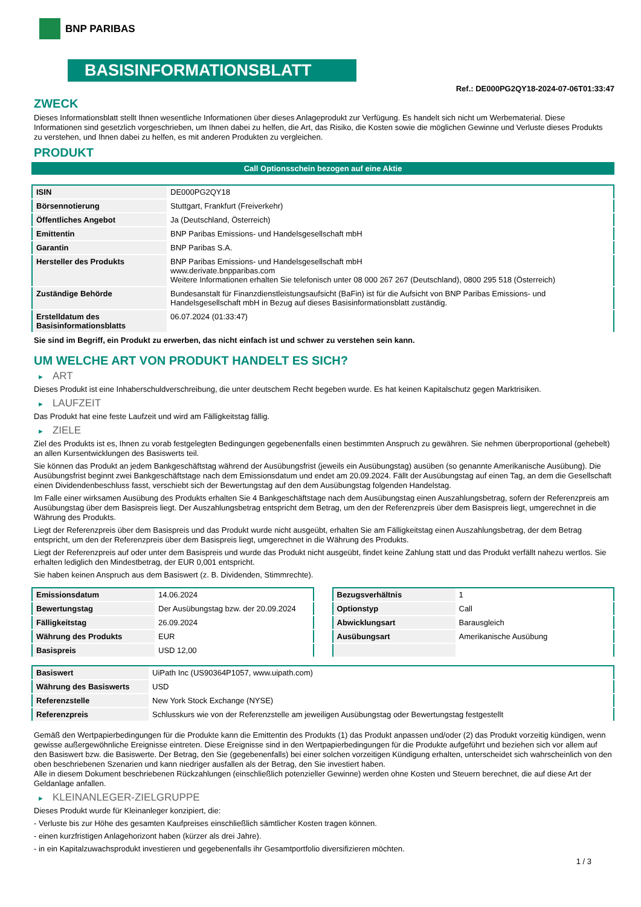BNP PARIBAS
BASISINFORMATIONSBLATT
Ref.: DE000PG2QY18-2024-07-06T01:33:47
ZWECK
Dieses Informationsblatt stellt Ihnen wesentliche Informationen über dieses Anlageprodukt zur Verfügung. Es handelt sich nicht um Werbematerial. Diese Informationen sind gesetzlich vorgeschrieben, um Ihnen dabei zu helfen, die Art, das Risiko, die Kosten sowie die möglichen Gewinne und Verluste dieses Produkts zu verstehen, und Ihnen dabei zu helfen, es mit anderen Produkten zu vergleichen.
PRODUKT
Call Optionsschein bezogen auf eine Aktie
| ISIN | DE000PG2QY18 |
| Börsennotierung | Stuttgart, Frankfurt (Freiverkehr) |
| Öffentliches Angebot | Ja (Deutschland, Österreich) |
| Emittentin | BNP Paribas Emissions- und Handelsgesellschaft mbH |
| Garantin | BNP Paribas S.A. |
| Hersteller des Produkts | BNP Paribas Emissions- und Handelsgesellschaft mbH www.derivate.bnpparibas.com Weitere Informationen erhalten Sie telefonisch unter 08 000 267 267 (Deutschland), 0800 295 518 (Österreich) |
| Zuständige Behörde | Bundesanstalt für Finanzdienstleistungsaufsicht (BaFin) ist für die Aufsicht von BNP Paribas Emissions- und Handelsgesellschaft mbH in Bezug auf dieses Basisinformationsblatt zuständig. |
| Erstelldatum des Basisinformationsblatts | 06.07.2024 (01:33:47) |
Sie sind im Begriff, ein Produkt zu erwerben, das nicht einfach ist und schwer zu verstehen sein kann.
UM WELCHE ART VON PRODUKT HANDELT ES SICH?
► ART
Dieses Produkt ist eine Inhaberschuldverschreibung, die unter deutschem Recht begeben wurde. Es hat keinen Kapitalschutz gegen Marktrisiken.
► LAUFZEIT
Das Produkt hat eine feste Laufzeit und wird am Fälligkeitstag fällig.
► ZIELE
Ziel des Produkts ist es, Ihnen zu vorab festgelegten Bedingungen gegebenenfalls einen bestimmten Anspruch zu gewähren. Sie nehmen überproportional (gehebelt) an allen Kursentwicklungen des Basiswerts teil.
Sie können das Produkt an jedem Bankgeschäftstag während der Ausübungsfrist (jeweils ein Ausübungstag) ausüben (so genannte Amerikanische Ausübung). Die Ausübungsfrist beginnt zwei Bankgeschäftstage nach dem Emissionsdatum und endet am 20.09.2024. Fällt der Ausübungstag auf einen Tag, an dem die Gesellschaft einen Dividendenbeschluss fasst, verschiebt sich der Bewertungstag auf den dem Ausübungstag folgenden Handelstag.
Im Falle einer wirksamen Ausübung des Produkts erhalten Sie 4 Bankgeschäftstage nach dem Ausübungstag einen Auszahlungsbetrag, sofern der Referenzpreis am Ausübungstag über dem Basispreis liegt. Der Auszahlungsbetrag entspricht dem Betrag, um den der Referenzpreis über dem Basispreis liegt, umgerechnet in die Währung des Produkts.
Liegt der Referenzpreis über dem Basispreis und das Produkt wurde nicht ausgeübt, erhalten Sie am Fälligkeitstag einen Auszahlungsbetrag, der dem Betrag entspricht, um den der Referenzpreis über dem Basispreis liegt, umgerechnet in die Währung des Produkts.
Liegt der Referenzpreis auf oder unter dem Basispreis und wurde das Produkt nicht ausgeübt, findet keine Zahlung statt und das Produkt verfällt nahezu wertlos. Sie erhalten lediglich den Mindestbetrag, der EUR 0,001 entspricht.
Sie haben keinen Anspruch aus dem Basiswert (z. B. Dividenden, Stimmrechte).
| Emissionsdatum | 14.06.2024 |
| Bewertungstag | Der Ausübungstag bzw. der 20.09.2024 |
| Fälligkeitstag | 26.09.2024 |
| Währung des Produkts | EUR |
| Basispreis | USD 12,00 |
| Bezugsverhältnis | 1 |
| Optionstyp | Call |
| Abwicklungsart | Barausgleich |
| Ausübungsart | Amerikanische Ausübung |
| Basiswert | UiPath Inc (US90364P1057, www.uipath.com) |
| Währung des Basiswerts | USD |
| Referenzstelle | New York Stock Exchange (NYSE) |
| Referenzpreis | Schlusskurs wie von der Referenzstelle am jeweiligen Ausübungstag oder Bewertungstag festgestellt |
Gemäß den Wertpapierbedingungen für die Produkte kann die Emittentin des Produkts (1) das Produkt anpassen und/oder (2) das Produkt vorzeitig kündigen, wenn gewisse außergewöhnliche Ereignisse eintreten. Diese Ereignisse sind in den Wertpapierbedingungen für die Produkte aufgeführt und beziehen sich vor allem auf den Basiswert bzw. die Basiswerte. Der Betrag, den Sie (gegebenenfalls) bei einer solchen vorzeitigen Kündigung erhalten, unterscheidet sich wahrscheinlich von den oben beschriebenen Szenarien und kann niedriger ausfallen als der Betrag, den Sie investiert haben.
Alle in diesem Dokument beschriebenen Rückzahlungen (einschließlich potenzieller Gewinne) werden ohne Kosten und Steuern berechnet, die auf diese Art der Geldanlage anfallen.
► KLEINANLEGER-ZIELGRUPPE
Dieses Produkt wurde für Kleinanleger konzipiert, die:
- Verluste bis zur Höhe des gesamten Kaufpreises einschließlich sämtlicher Kosten tragen können.
- einen kurzfristigen Anlagehorizont haben (kürzer als drei Jahre).
- in ein Kapitalzuwachsprodukt investieren und gegebenenfalls ihr Gesamtportfolio diversifizieren möchten.
1 / 3